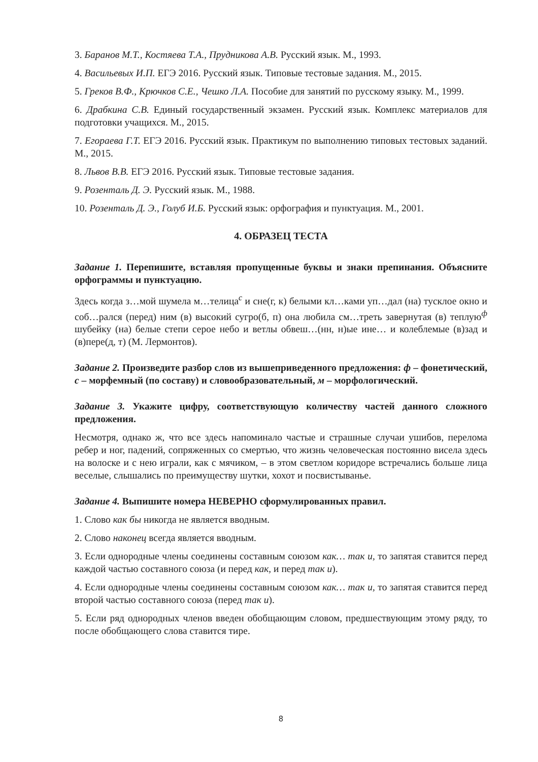3. Баранов М.Т., Костяева Т.А., Прудникова А.В. Русский язык. М., 1993.
4. Васильевых И.П. ЕГЭ 2016. Русский язык. Типовые тестовые задания. М., 2015.
5. Греков В.Ф., Крючков С.Е., Чешко Л.А. Пособие для занятий по русскому языку. М., 1999.
6. Драбкина С.В. Единый государственный экзамен. Русский язык. Комплекс материалов для подготовки учащихся. М., 2015.
7. Егораева Г.Т. ЕГЭ 2016. Русский язык. Практикум по выполнению типовых тестовых заданий. М., 2015.
8. Львов В.В. ЕГЭ 2016. Русский язык. Типовые тестовые задания.
9. Розенталь Д. Э. Русский язык. М., 1988.
10. Розенталь Д. Э., Голуб И.Б. Русский язык: орфография и пунктуация. М., 2001.
4. ОБРАЗЕЦ ТЕСТА
Задание 1. Перепишите, вставляя пропущенные буквы и знаки препинания. Объясните орфограммы и пунктуацию.
Здесь когда з…мой шумела м…телица<sup>с</sup> и сне(г, к) белыми кл…ками уп…дал (на) тусклое окно и соб…рался (перед) ним (в) высокий сугро(б, п) она любила см…треть завернутая (в) теплую<sup>ф</sup> шубейку (на) белые степи серое небо и ветлы обвеш…(нн, н)ые ине… и колеблемые (в)зад и (в)пере(д, т) (М. Лермонтов).
Задание 2. Произведите разбор слов из вышеприведенного предложения: ф – фонетический, с – морфемный (по составу) и словообразовательный, м – морфологический.
Задание 3. Укажите цифру, соответствующую количеству частей данного сложного предложения.
Несмотря, однако ж, что все здесь напоминало частые и страшные случаи ушибов, перелома ребер и ног, падений, сопряженных со смертью, что жизнь человеческая постоянно висела здесь на волоске и с нею играли, как с мячиком, – в этом светлом коридоре встречались больше лица веселые, слышались по преимуществу шутки, хохот и посвистыванье.
Задание 4. Выпишите номера НЕВЕРНО сформулированных правил.
1. Слово как бы никогда не является вводным.
2. Слово наконец всегда является вводным.
3. Если однородные члены соединены составным союзом как… так и, то запятая ставится перед каждой частью составного союза (и перед как, и перед так и).
4. Если однородные члены соединены составным союзом как… так и, то запятая ставится перед второй частью составного союза (перед так и).
5. Если ряд однородных членов введен обобщающим словом, предшествующим этому ряду, то после обобщающего слова ставится тире.
8